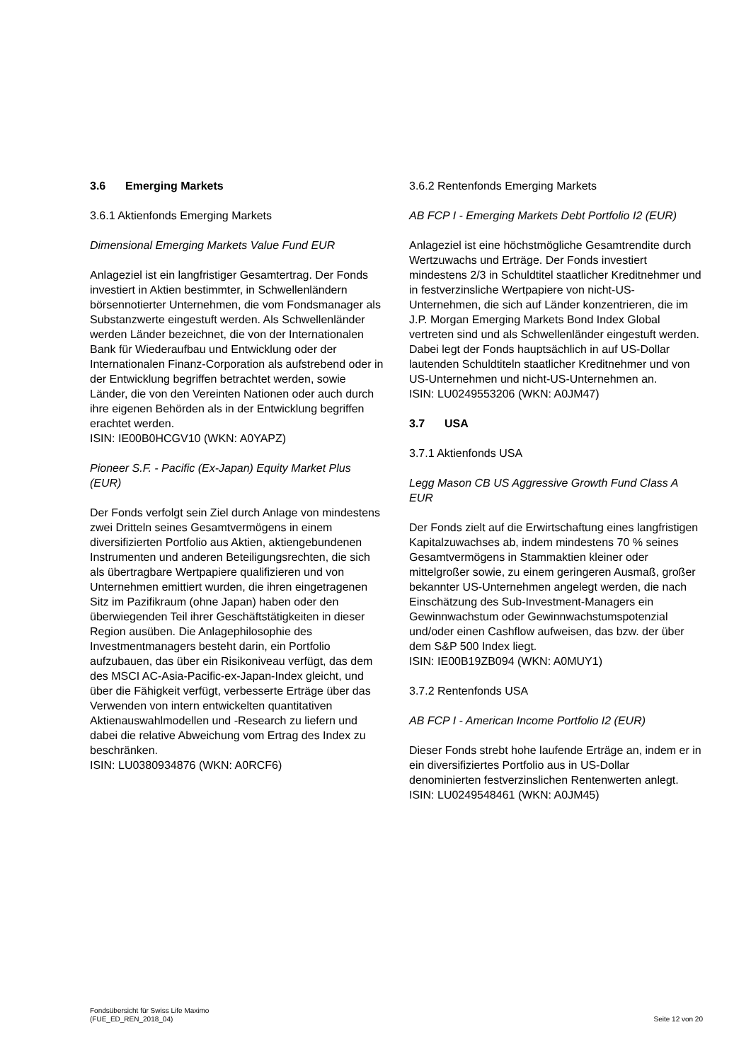3.6 Emerging Markets
3.6.1 Aktienfonds Emerging Markets
Dimensional Emerging Markets Value Fund EUR
Anlageziel ist ein langfristiger Gesamtertrag. Der Fonds investiert in Aktien bestimmter, in Schwellenländern börsennotierter Unternehmen, die vom Fondsmanager als Substanzwerte eingestuft werden. Als Schwellenländer werden Länder bezeichnet, die von der Internationalen Bank für Wiederaufbau und Entwicklung oder der Internationalen Finanz-Corporation als aufstrebend oder in der Entwicklung begriffen betrachtet werden, sowie Länder, die von den Vereinten Nationen oder auch durch ihre eigenen Behörden als in der Entwicklung begriffen erachtet werden.
ISIN: IE00B0HCGV10 (WKN: A0YAPZ)
Pioneer S.F. - Pacific (Ex-Japan) Equity Market Plus (EUR)
Der Fonds verfolgt sein Ziel durch Anlage von mindestens zwei Dritteln seines Gesamtvermögens in einem diversifizierten Portfolio aus Aktien, aktiengebundenen Instrumenten und anderen Beteiligungsrechten, die sich als übertragbare Wertpapiere qualifizieren und von Unternehmen emittiert wurden, die ihren eingetragenen Sitz im Pazifikraum (ohne Japan) haben oder den überwiegenden Teil ihrer Geschäftstätigkeiten in dieser Region ausüben. Die Anlagephilosophie des Investmentmanagers besteht darin, ein Portfolio aufzubauen, das über ein Risikoniveau verfügt, das dem des MSCI AC-Asia-Pacific-ex-Japan-Index gleicht, und über die Fähigkeit verfügt, verbesserte Erträge über das Verwenden von intern entwickelten quantitativen Aktienauswahlmodellen und -Research zu liefern und dabei die relative Abweichung vom Ertrag des Index zu beschränken.
ISIN: LU0380934876 (WKN: A0RCF6)
3.6.2 Rentenfonds Emerging Markets
AB FCP I - Emerging Markets Debt Portfolio I2 (EUR)
Anlageziel ist eine höchstmögliche Gesamtrendite durch Wertzuwachs und Erträge. Der Fonds investiert mindestens 2/3 in Schuldtitel staatlicher Kreditnehmer und in festverzinsliche Wertpapiere von nicht-US-Unternehmen, die sich auf Länder konzentrieren, die im J.P. Morgan Emerging Markets Bond Index Global vertreten sind und als Schwellenländer eingestuft werden. Dabei legt der Fonds hauptsächlich in auf US-Dollar lautenden Schuldtiteln staatlicher Kreditnehmer und von US-Unternehmen und nicht-US-Unternehmen an.
ISIN: LU0249553206 (WKN: A0JM47)
3.7 USA
3.7.1 Aktienfonds USA
Legg Mason CB US Aggressive Growth Fund Class A EUR
Der Fonds zielt auf die Erwirtschaftung eines langfristigen Kapitalzuwachses ab, indem mindestens 70 % seines Gesamtvermögens in Stammaktien kleiner oder mittelgroßer sowie, zu einem geringeren Ausmaß, großer bekannter US-Unternehmen angelegt werden, die nach Einschätzung des Sub-Investment-Managers ein Gewinnwachstum oder Gewinnwachstumspotenzial und/oder einen Cashflow aufweisen, das bzw. der über dem S&P 500 Index liegt.
ISIN: IE00B19ZB094 (WKN: A0MUY1)
3.7.2 Rentenfonds USA
AB FCP I - American Income Portfolio I2 (EUR)
Dieser Fonds strebt hohe laufende Erträge an, indem er in ein diversifiziertes Portfolio aus in US-Dollar denominierten festverzinslichen Rentenwerten anlegt.
ISIN: LU0249548461 (WKN: A0JM45)
Fondsübersicht für Swiss Life Maximo
(FUE_ED_REN_2018_04)
Seite 12 von 20